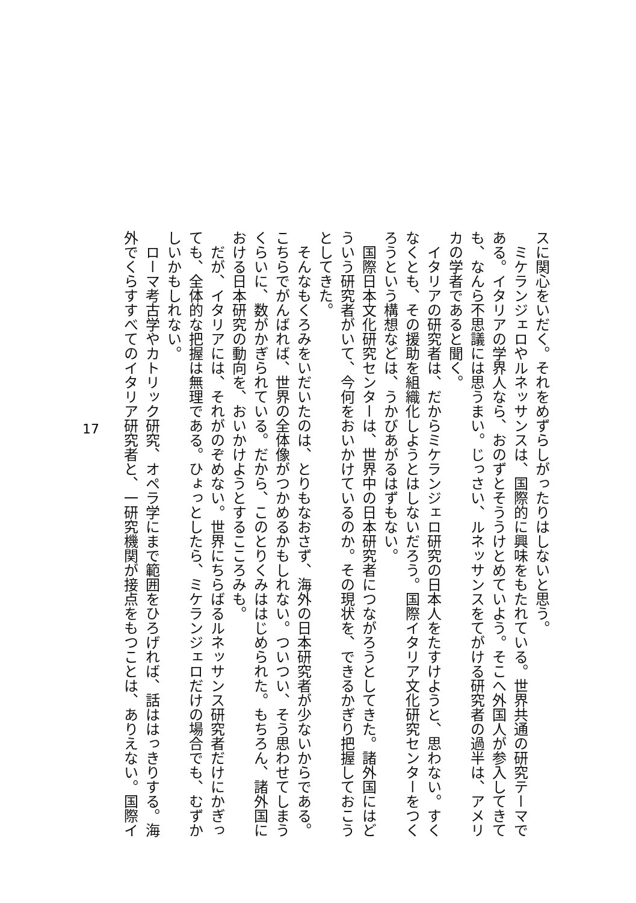スに関心をいだく。それをめずらしがったりはしないと思う。
　ミケランジェロやルネッサンスは、国際的に興味をもたれている。世界共通の研究テーマで
ある。イタリアの学界人なら、おのずとそううけとめていよう。そこへ外国人が参入してきて
も、なんら不思議には思うまい。じっさい、ルネッサンスをてがける研究者の過半は、アメリ
カの学者であると聞く。
　イタリアの研究者は、だからミケランジェロ研究の日本人をたすけようと、思わない。すく
なくとも、その援助を組織化しようとはしないだろう。国際イタリア文化研究センターをつく
ろうという構想などは、うかびあがるはずもない。
　国際日本文化研究センターは、世界中の日本研究者につながろうとしてきた。諸外国にはど
ういう研究者がいて、今何をおいかけているのか。その現状を、できるかぎり把握しておこう
としてきた。
　そんなもくろみをいだいたのは、とりもなおさず、海外の日本研究者が少ないからである。
こちらでがんばれば、世界の全体像がつかめるかもしれない。ついつい、そう思わせてしまう
くらいに、数がかぎられている。だから、このとりくみははじめられた。もちろん、諸外国に
おける日本研究の動向を、おいかけようとするこころみも。
　だが、イタリアには、それがのぞめない。世界にちらばるルネッサンス研究者だけにかぎっ
ても、全体的な把握は無理である。ひょっとしたら、ミケランジェロだけの場合でも、むずか
しいかもしれない。
　ローマ考古学やカトリック研究、オペラ学にまで範囲をひろげれば、話ははっきりする。海
外でくらすすべてのイタリア研究者と、一研究機関が接点をもつことは、ありえない。国際イ
17